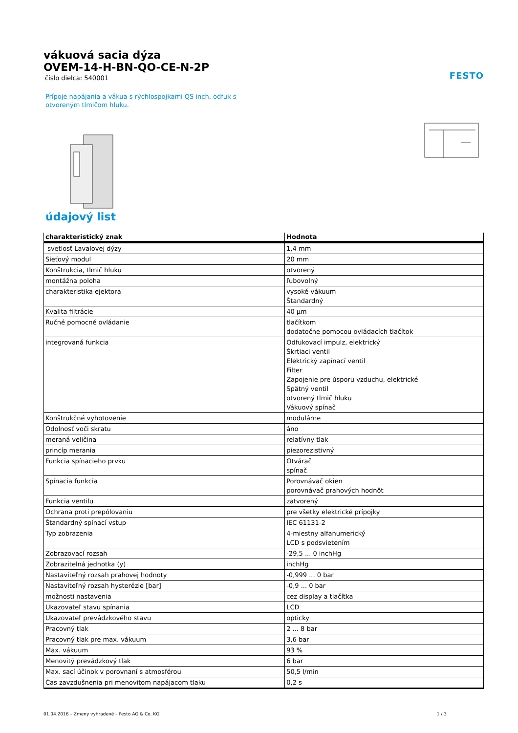vákuová sacia dýza
OVEM-14-H-BN-QO-CE-N-2P
číslo dielca: 540001
FESTO
Prípoje napájania a vákua s rýchlospojkami QS inch, odfuk s otvoreným tlmičom hluku.
údajový list
| charakteristický znak | Hodnota |
| --- | --- |
| svetlosť Lavalovej dýzy | 1,4 mm |
| Sieťový modul | 20 mm |
| Konštrukcia, tlmič hluku | otvorený |
| montážna poloha | ľubovolný |
| charakteristika ejektora | vysoké vákuum Štandardný |
| Kvalita filtrácie | 40 µm |
| Ručné pomocné ovládanie | tlačítkom dodatočne pomocou ovládacích tlačítok |
| integrovaná funkcia | Odfukovací impulz, elektrický Škrtiaci ventil Elektrický zapínací ventil Filter Zapojenie pre úsporu vzduchu, elektrické Spätný ventil otvorený tlmič hluku Vákuový spínač |
| Konštrukčné vyhotovenie | modulárne |
| Odolnosť voči skratu | áno |
| meraná veličina | relatívny tlak |
| princíp merania | piezorezistivný |
| Funkcia spínacieho prvku | Otvárač spínač |
| Spínacia funkcia | Porovnávač okien porovnávač prahových hodnôt |
| Funkcia ventilu | zatvorený |
| Ochrana proti prepólovaniu | pre všetky elektrické prípojky |
| Štandardný spínací vstup | IEC 61131-2 |
| Typ zobrazenia | 4-miestny alfanumerický LCD s podsvietením |
| Zobrazovací rozsah | -29,5 ... 0 inchHg |
| Zobrazitelná jednotka (y) | inchHg |
| Nastaviteľný rozsah prahovej hodnoty | -0,999 ... 0 bar |
| Nastaviteľný rozsah hysterézie [bar] | -0,9 ... 0 bar |
| možnosti nastavenia | cez display a tlačítka |
| Ukazovateľ stavu spínania | LCD |
| Ukazovateľ prevádzkového stavu | opticky |
| Pracovný tlak | 2 ... 8 bar |
| Pracovný tlak pre max. vákuum | 3,6 bar |
| Max. vákuum | 93 % |
| Menovitý prevádzkový tlak | 6 bar |
| Max. sací účinok v porovnaní s atmosférou | 50,5 l/min |
| Čas zavzdušnenia pri menovitom napájacom tlaku | 0,2 s |
01.04.2016 – Zmeny vyhradené – Festo AG & Co. KG 1 / 3